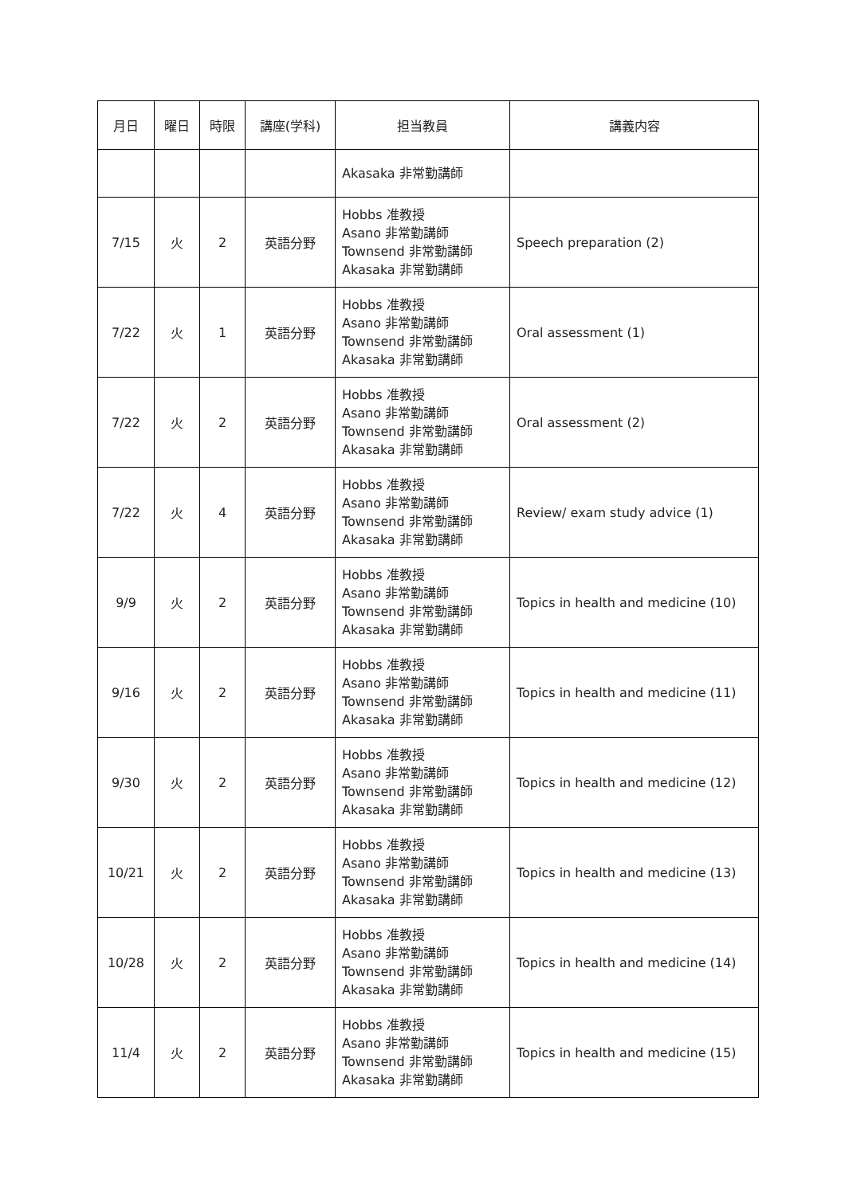| 月日 | 曜日 | 時限 | 講座(学科) | 担当教員 | 講義内容 |
| --- | --- | --- | --- | --- | --- |
| | | | | Akasaka 非常勤講師 | |
| 7/15 | 火 | 2 | 英語分野 | Hobbs 准教授 Asano 非常勤講師 Townsend 非常勤講師 Akasaka 非常勤講師 | Speech preparation (2) |
| 7/22 | 火 | 1 | 英語分野 | Hobbs 准教授 Asano 非常勤講師 Townsend 非常勤講師 Akasaka 非常勤講師 | Oral assessment (1) |
| 7/22 | 火 | 2 | 英語分野 | Hobbs 准教授 Asano 非常勤講師 Townsend 非常勤講師 Akasaka 非常勤講師 | Oral assessment (2) |
| 7/22 | 火 | 4 | 英語分野 | Hobbs 准教授 Asano 非常勤講師 Townsend 非常勤講師 Akasaka 非常勤講師 | Review/ exam study advice (1) |
| 9/9 | 火 | 2 | 英語分野 | Hobbs 准教授 Asano 非常勤講師 Townsend 非常勤講師 Akasaka 非常勤講師 | Topics in health and medicine (10) |
| 9/16 | 火 | 2 | 英語分野 | Hobbs 准教授 Asano 非常勤講師 Townsend 非常勤講師 Akasaka 非常勤講師 | Topics in health and medicine (11) |
| 9/30 | 火 | 2 | 英語分野 | Hobbs 准教授 Asano 非常勤講師 Townsend 非常勤講師 Akasaka 非常勤講師 | Topics in health and medicine (12) |
| 10/21 | 火 | 2 | 英語分野 | Hobbs 准教授 Asano 非常勤講師 Townsend 非常勤講師 Akasaka 非常勤講師 | Topics in health and medicine (13) |
| 10/28 | 火 | 2 | 英語分野 | Hobbs 准教授 Asano 非常勤講師 Townsend 非常勤講師 Akasaka 非常勤講師 | Topics in health and medicine (14) |
| 11/4 | 火 | 2 | 英語分野 | Hobbs 准教授 Asano 非常勤講師 Townsend 非常勤講師 Akasaka 非常勤講師 | Topics in health and medicine (15) |